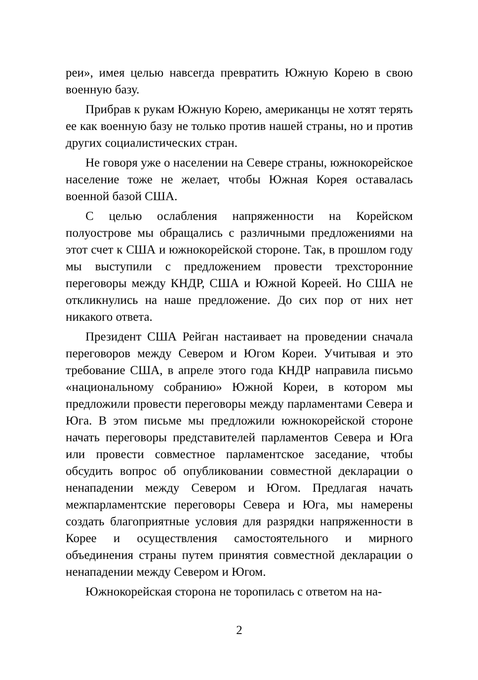реи», имея целью навсегда превратить Южную Корею в свою военную базу.
Прибрав к рукам Южную Корею, американцы не хотят терять ее как военную базу не только против нашей страны, но и против других социалистических стран.
Не говоря уже о населении на Севере страны, южнокорейское население тоже не желает, чтобы Южная Корея оставалась военной базой США.
С целью ослабления напряженности на Корейском полуострове мы обращались с различными предложениями на этот счет к США и южнокорейской стороне. Так, в прошлом году мы выступили с предложением провести трехсторонние переговоры между КНДР, США и Южной Кореей. Но США не откликнулись на наше предложение. До сих пор от них нет никакого ответа.
Президент США Рейган настаивает на проведении сначала переговоров между Севером и Югом Кореи. Учитывая и это требование США, в апреле этого года КНДР направила письмо «национальному собранию» Южной Кореи, в котором мы предложили провести переговоры между парламентами Севера и Юга. В этом письме мы предложили южнокорейской стороне начать переговоры представителей парламентов Севера и Юга или провести совместное парламентское заседание, чтобы обсудить вопрос об опубликовании совместной декларации о ненападении между Севером и Югом. Предлагая начать межпарламентские переговоры Севера и Юга, мы намерены создать благоприятные условия для разрядки напряженности в Корее и осуществления самостоятельного и мирного объединения страны путем принятия совместной декларации о ненападении между Севером и Югом.
Южнокорейская сторона не торопилась с ответом на на-
2